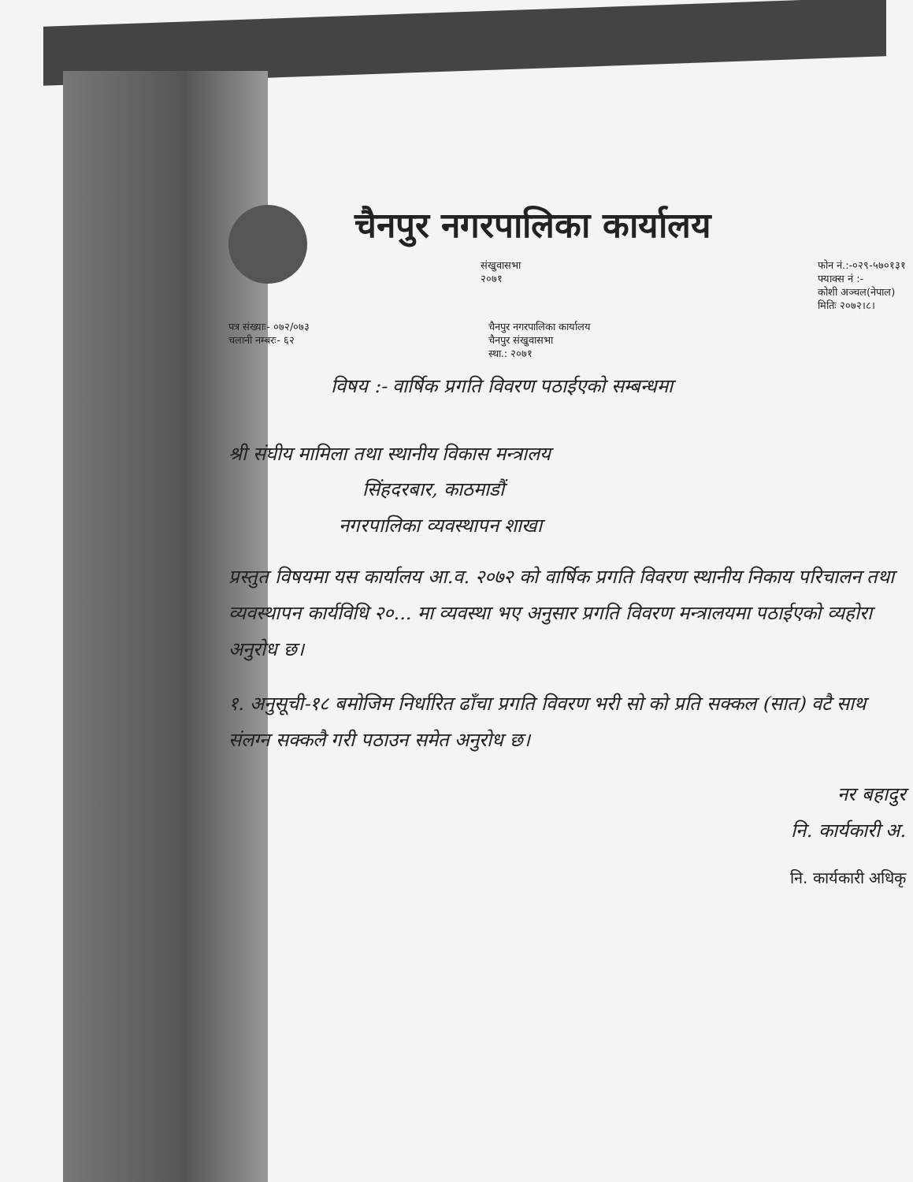चैनपुर नगरपालिका कार्यालय
संखुवासभा
२०७१
फोन नं.:-०२९-५७०१३१
फ्याक्स नं :-
कोशी अञ्चल(नेपाल)
मितिः २०७२।८।
पत्र संख्याः- ०७२/०७३
चलानी नम्बरः- ६२
चैनपुर नगरपालिका कार्यालय
चैनपुर संखुवासभा
स्था.: २०७१
विषय :- वार्षिक प्रगति विवरण पठाईएको सम्बन्धमा
श्री संघीय मामिला तथा स्थानीय विकास मन्त्रालय
सिंहदरबार, काठमाडौं
नगरपालिका व्यवस्थापन शाखा
प्रस्तुत विषयमा यस कार्यालय आ.व. २०७२ को वार्षिक प्रगति विवरण स्थानीय निकाय परिचालन तथा व्यवस्थापन कार्यविधि २०... मा व्यवस्था भए अनुसार प्रगति विवरण मन्त्रालयमा पठाईएको व्यहोरा अनुरोध छ।
१. अनुसूची-१८ बमोजिम निर्धारित ढाँचा प्रगति विवरण भरी सो को प्रति सक्कल (सात) वटै साथ संलग्न सक्कलै गरी पठाउन समेत अनुरोध छ।
नर बहादुर
नि. कार्यकारी अ.
नि. कार्यकारी अधिकृ